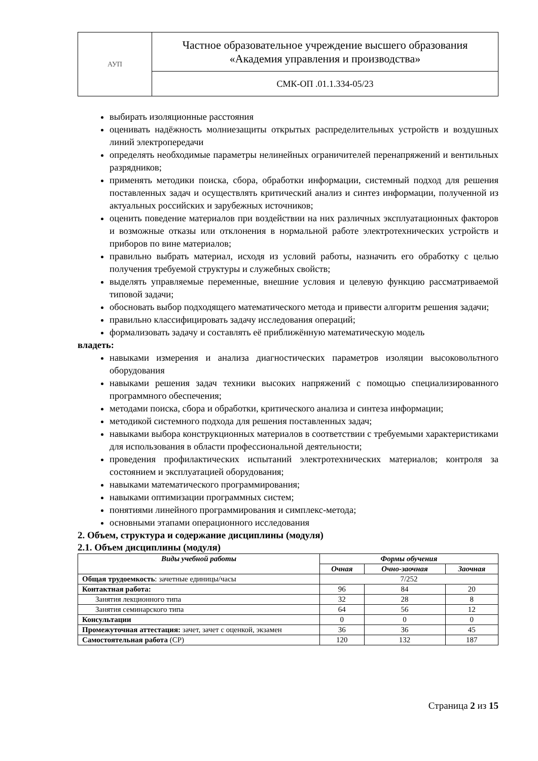| АУП | Частное образовательное учреждение высшего образования «Академия управления и производства» |
| | СМК-ОП .01.1.334-05/23 |
выбирать изоляционные расстояния
оценивать надёжность молниезащиты открытых распределительных устройств и воздушных линий электропередачи
определять необходимые параметры нелинейных ограничителей перенапряжений и вентильных разрядников;
применять методики поиска, сбора, обработки информации, системный подход для решения поставленных задач и осуществлять критический анализ и синтез информации, полученной из актуальных российских и зарубежных источников;
оценить поведение материалов при воздействии на них различных эксплуатационных факторов и возможные отказы или отклонения в нормальной работе электротехнических устройств и приборов по вине материалов;
правильно выбрать материал, исходя из условий работы, назначить его обработку с целью получения требуемой структуры и служебных свойств;
выделять управляемые переменные, внешние условия и целевую функцию рассматриваемой типовой задачи;
обосновать выбор подходящего математического метода и привести алгоритм решения задачи;
правильно классифицировать задачу исследования операций;
формализовать задачу и составлять её приближённую математическую модель
владеть:
навыками измерения и анализа диагностических параметров изоляции высоковольтного оборудования
навыками решения задач техники высоких напряжений с помощью специализированного программного обеспечения;
методами поиска, сбора и обработки, критического анализа и синтеза информации;
методикой системного подхода для решения поставленных задач;
навыками выбора конструкционных материалов в соответствии с требуемыми характеристиками для использования в области профессиональной деятельности;
проведения профилактических испытаний электротехнических материалов; контроля за состоянием и эксплуатацией оборудования;
навыками математического программирования;
навыками оптимизации программных систем;
понятиями линейного программирования и симплекс-метода;
основными этапами операционного исследования
2. Объем, структура и содержание дисциплины (модуля)
2.1. Объем дисциплины (модуля)
| Виды учебной работы | Формы обучения | | |
| --- | --- | --- | --- |
| | Очная | Очно-заочная | Заочная |
| Общая трудоемкость : зачетные единицы/часы | 7/252 | | |
| Контактная работа: | 96 | 84 | 20 |
| Занятия лекционного типа | 32 | 28 | 8 |
| Занятия семинарского типа | 64 | 56 | 12 |
| Консультации | 0 | 0 | 0 |
| Промежуточная аттестация: зачет, зачет с оценкой, экзамен | 36 | 36 | 45 |
| Самостоятельная работа (СР) | 120 | 132 | 187 |
Страница 2 из 15